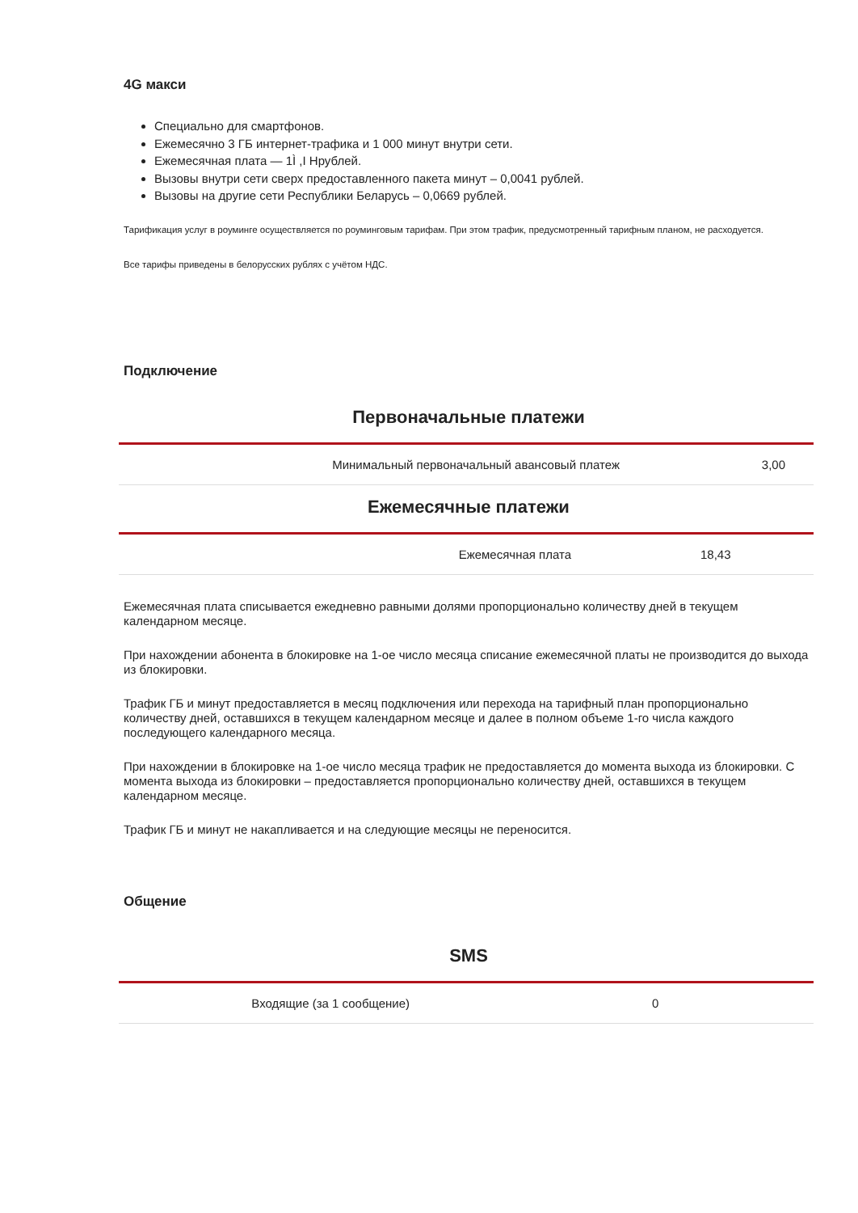4G макси
Специально для смартфонов.
Ежемесячно 3 ГБ интернет-трафика и 1 000 минут внутри сети.
Ежемесячная плата — 1Ì ,I Hрублей.
Вызовы внутри сети сверх предоставленного пакета минут – 0,0041 рублей.
Вызовы на другие сети Республики Беларусь – 0,0669 рублей.
Тарификация услуг в роуминге осуществляется по роуминговым тарифам. При этом трафик, предусмотренный тарифным планом, не расходуется.
Все тарифы приведены в белорусских рублях с учётом НДС.
Подключение
Первоначальные платежи
| Минимальный первоначальный авансовый платеж | 3,00 |
Ежемесячные платежи
| Ежемесячная плата | 18,43 |
Ежемесячная плата списывается ежедневно равными долями пропорционально количеству дней в текущем календарном месяце.
При нахождении абонента в блокировке на 1-ое число месяца списание ежемесячной платы не производится до выхода из блокировки.
Трафик ГБ и минут предоставляется в месяц подключения или перехода на тарифный план пропорционально количеству дней, оставшихся в текущем календарном месяце и далее в полном объеме 1-го числа каждого последующего календарного месяца.
При нахождении в блокировке на 1-ое число месяца трафик не предоставляется до момента выхода из блокировки. С момента выхода из блокировки – предоставляется пропорционально количеству дней, оставшихся в текущем календарном месяце.
Трафик ГБ и минут не накапливается и на следующие месяцы не переносится.
Общение
SMS
| Входящие (за 1 сообщение) | 0 |